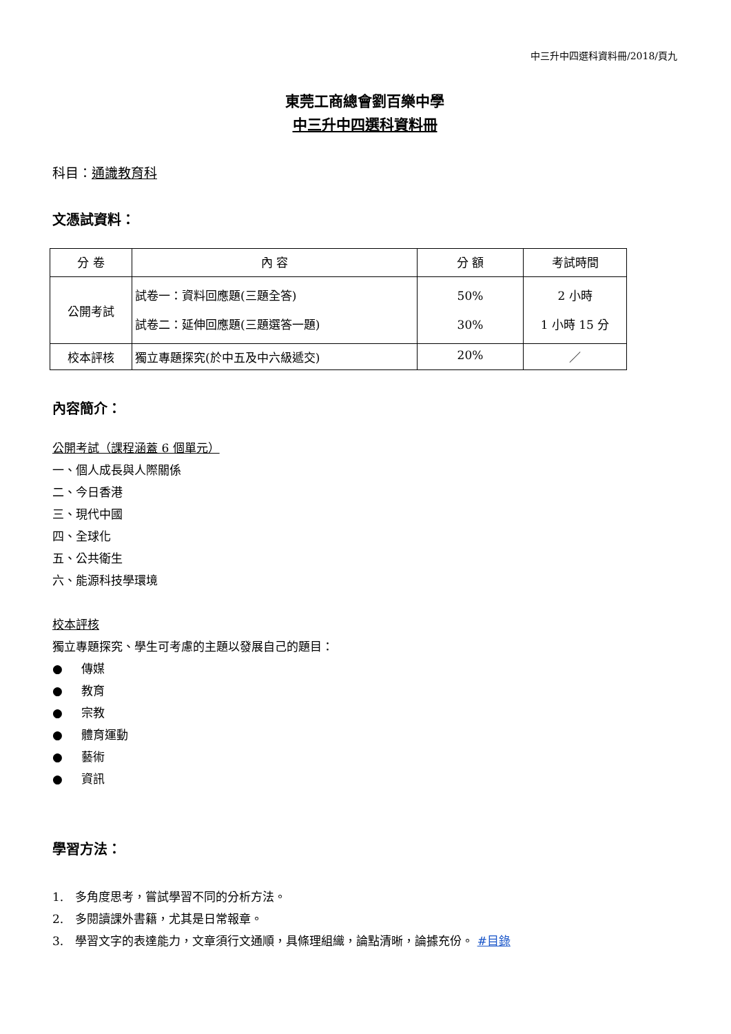中三升中四選科資料冊/2018/頁九
東莞工商總會劉百樂中學
中三升中四選科資料冊
科目：通識教育科
文憑試資料：
| 分 卷 | 內 容 | 分 額 | 考試時間 |
| --- | --- | --- | --- |
| 公開考試 | 試卷一：資料回應題(三題全答) 試卷二：延伸回應題(三題選答一題) | 50% 30% | 2 小時 1 小時 15 分 |
| 校本評核 | 獨立專題探究(於中五及中六級遞交) | 20% | ／ |
內容簡介：
公開考試（課程涵蓋 6 個單元）
一、個人成長與人際關係
二、今日香港
三、現代中國
四、全球化
五、公共衛生
六、能源科技學環境
校本評核
獨立專題探究、學生可考慮的主題以發展自己的題目：
● 傳媒
● 教育
● 宗教
● 體育運動
● 藝術
● 資訊
學習方法：
1.　多角度思考，嘗試學習不同的分析方法。
2.　多閱讀課外書籍，尤其是日常報章。
3.　學習文字的表達能力，文章須行文通順，具條理組織，論點清晰，論據充份。 #目錄